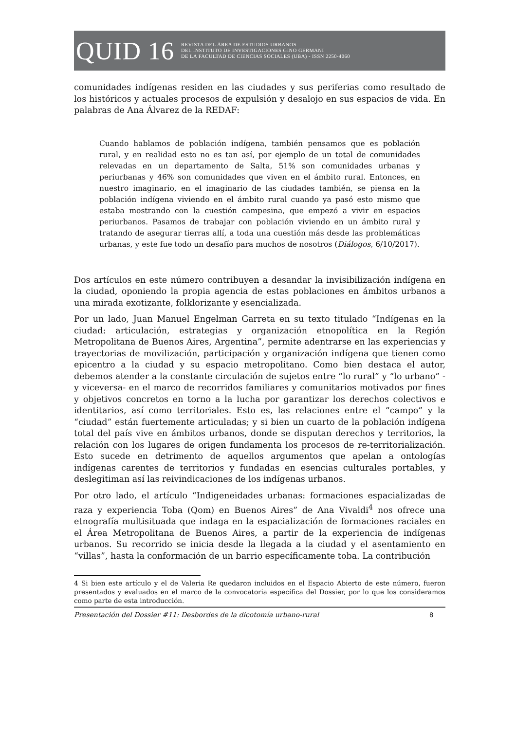QUID 16
REVISTA DEL ÁREA DE ESTUDIOS URBANOS
DEL INSTITUTO DE INVESTIGACIONES GINO GERMANI
DE LA FACULTAD DE CIENCIAS SOCIALES (UBA) - ISSN 2250-4060
comunidades indígenas residen en las ciudades y sus periferias como resultado de los históricos y actuales procesos de expulsión y desalojo en sus espacios de vida. En palabras de Ana Álvarez de la REDAF:
Cuando hablamos de población indígena, también pensamos que es población rural, y en realidad esto no es tan así, por ejemplo de un total de comunidades relevadas en un departamento de Salta, 51% son comunidades urbanas y periurbanas y 46% son comunidades que viven en el ámbito rural. Entonces, en nuestro imaginario, en el imaginario de las ciudades también, se piensa en la población indígena viviendo en el ámbito rural cuando ya pasó esto mismo que estaba mostrando con la cuestión campesina, que empezó a vivir en espacios periurbanos. Pasamos de trabajar con población viviendo en un ámbito rural y tratando de asegurar tierras allí, a toda una cuestión más desde las problemáticas urbanas, y este fue todo un desafío para muchos de nosotros (Diálogos, 6/10/2017).
Dos artículos en este número contribuyen a desandar la invisibilización indígena en la ciudad, oponiendo la propia agencia de estas poblaciones en ámbitos urbanos a una mirada exotizante, folklorizante y esencializada.
Por un lado, Juan Manuel Engelman Garreta en su texto titulado “Indígenas en la ciudad: articulación, estrategias y organización etnopolítica en la Región Metropolitana de Buenos Aires, Argentina”, permite adentrarse en las experiencias y trayectorias de movilización, participación y organización indígena que tienen como epicentro a la ciudad y su espacio metropolitano. Como bien destaca el autor, debemos atender a la constante circulación de sujetos entre “lo rural” y “lo urbano” -y viceversa- en el marco de recorridos familiares y comunitarios motivados por fines y objetivos concretos en torno a la lucha por garantizar los derechos colectivos e identitarios, así como territoriales. Esto es, las relaciones entre el “campo” y la “ciudad” están fuertemente articuladas; y si bien un cuarto de la población indígena total del país vive en ámbitos urbanos, donde se disputan derechos y territorios, la relación con los lugares de origen fundamenta los procesos de re-territorialización. Esto sucede en detrimento de aquellos argumentos que apelan a ontologías indígenas carentes de territorios y fundadas en esencias culturales portables, y deslegitiman así las reivindicaciones de los indígenas urbanos.
Por otro lado, el artículo “Indigeneidades urbanas: formaciones espacializadas de raza y experiencia Toba (Qom) en Buenos Aires” de Ana Vivaldi<sup>4</sup> nos ofrece una etnografía multisituada que indaga en la espacialización de formaciones raciales en el Área Metropolitana de Buenos Aires, a partir de la experiencia de indígenas urbanos. Su recorrido se inicia desde la llegada a la ciudad y el asentamiento en “villas”, hasta la conformación de un barrio específicamente toba. La contribución
4 Si bien este artículo y el de Valeria Re quedaron incluidos en el Espacio Abierto de este número, fueron presentados y evaluados en el marco de la convocatoria específica del Dossier, por lo que los consideramos como parte de esta introducción.
Presentación del Dossier #11: Desbordes de la dicotomía urbano-rural 8